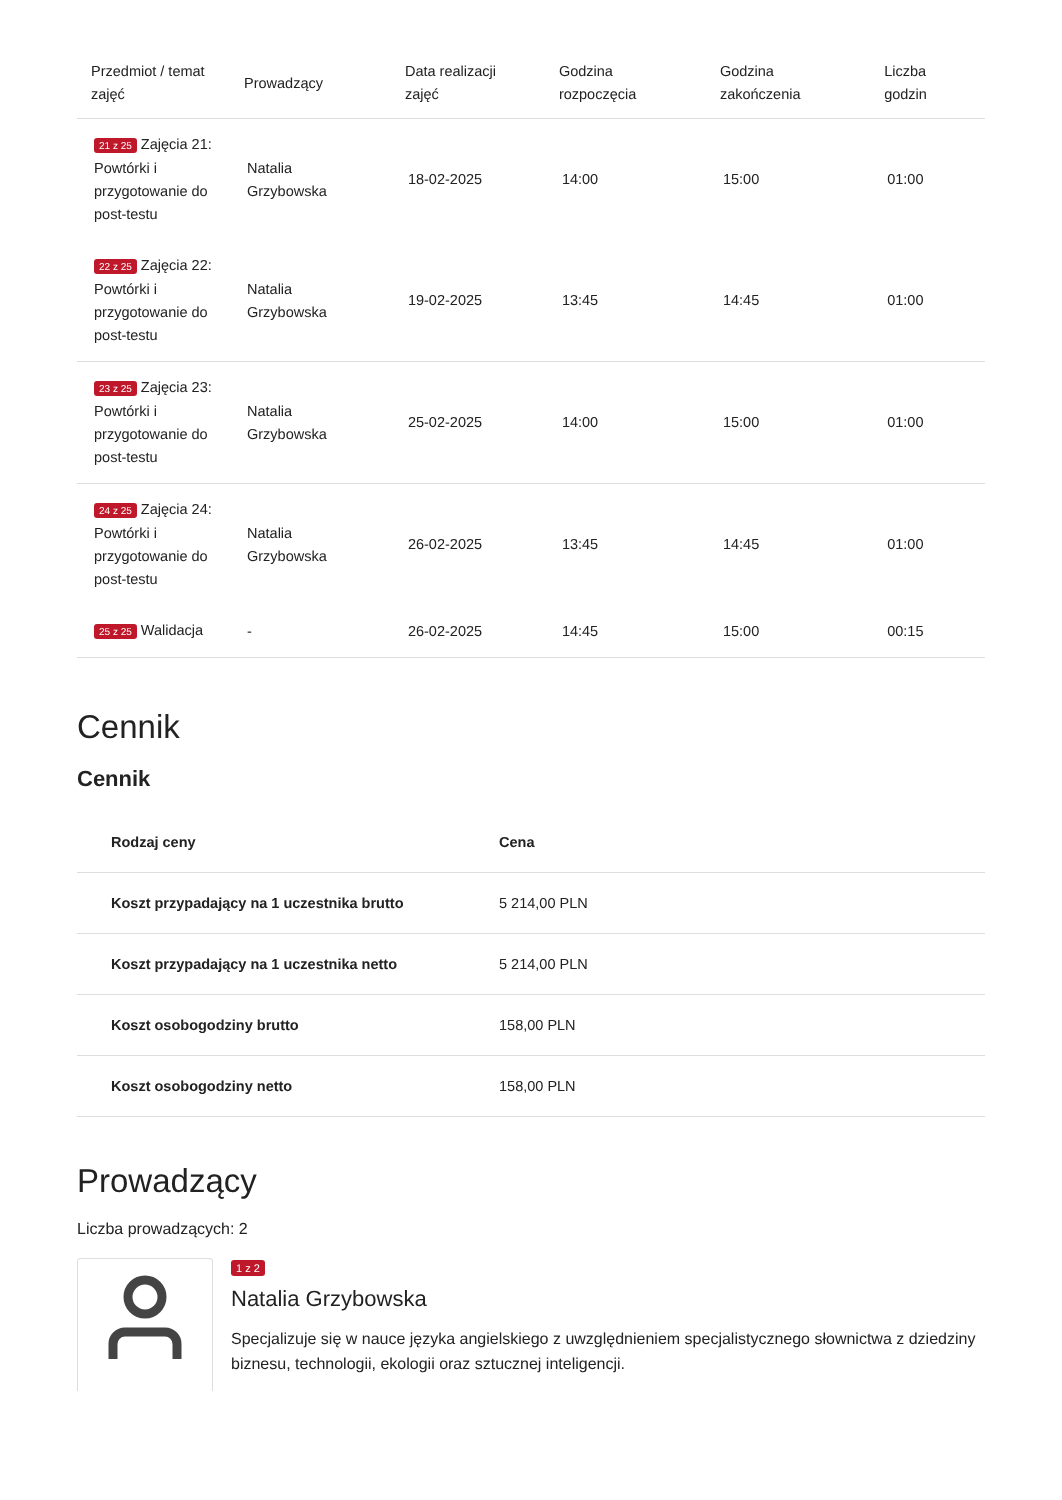| Przedmiot / temat zajęć | Prowadzący | Data realizacji zajęć | Godzina rozpoczęcia | Godzina zakończenia | Liczba godzin |
| --- | --- | --- | --- | --- | --- |
| 21 z 25 Zajęcia 21: Powtórki i przygotowanie do post-testu | Natalia Grzybowska | 18-02-2025 | 14:00 | 15:00 | 01:00 |
| 22 z 25 Zajęcia 22: Powtórki i przygotowanie do post-testu | Natalia Grzybowska | 19-02-2025 | 13:45 | 14:45 | 01:00 |
| 23 z 25 Zajęcia 23: Powtórki i przygotowanie do post-testu | Natalia Grzybowska | 25-02-2025 | 14:00 | 15:00 | 01:00 |
| 24 z 25 Zajęcia 24: Powtórki i przygotowanie do post-testu | Natalia Grzybowska | 26-02-2025 | 13:45 | 14:45 | 01:00 |
| 25 z 25 Walidacja | - | 26-02-2025 | 14:45 | 15:00 | 00:15 |
Cennik
Cennik
| Rodzaj ceny | Cena |
| --- | --- |
| Koszt przypadający na 1 uczestnika brutto | 5 214,00 PLN |
| Koszt przypadający na 1 uczestnika netto | 5 214,00 PLN |
| Koszt osobogodziny brutto | 158,00 PLN |
| Koszt osobogodziny netto | 158,00 PLN |
Prowadzący
Liczba prowadzących: 2
1 z 2
Natalia Grzybowska
Specjalizuje się w nauce języka angielskiego z uwzględnieniem specjalistycznego słownictwa z dziedziny biznesu, technologii, ekologii oraz sztucznej inteligencji.